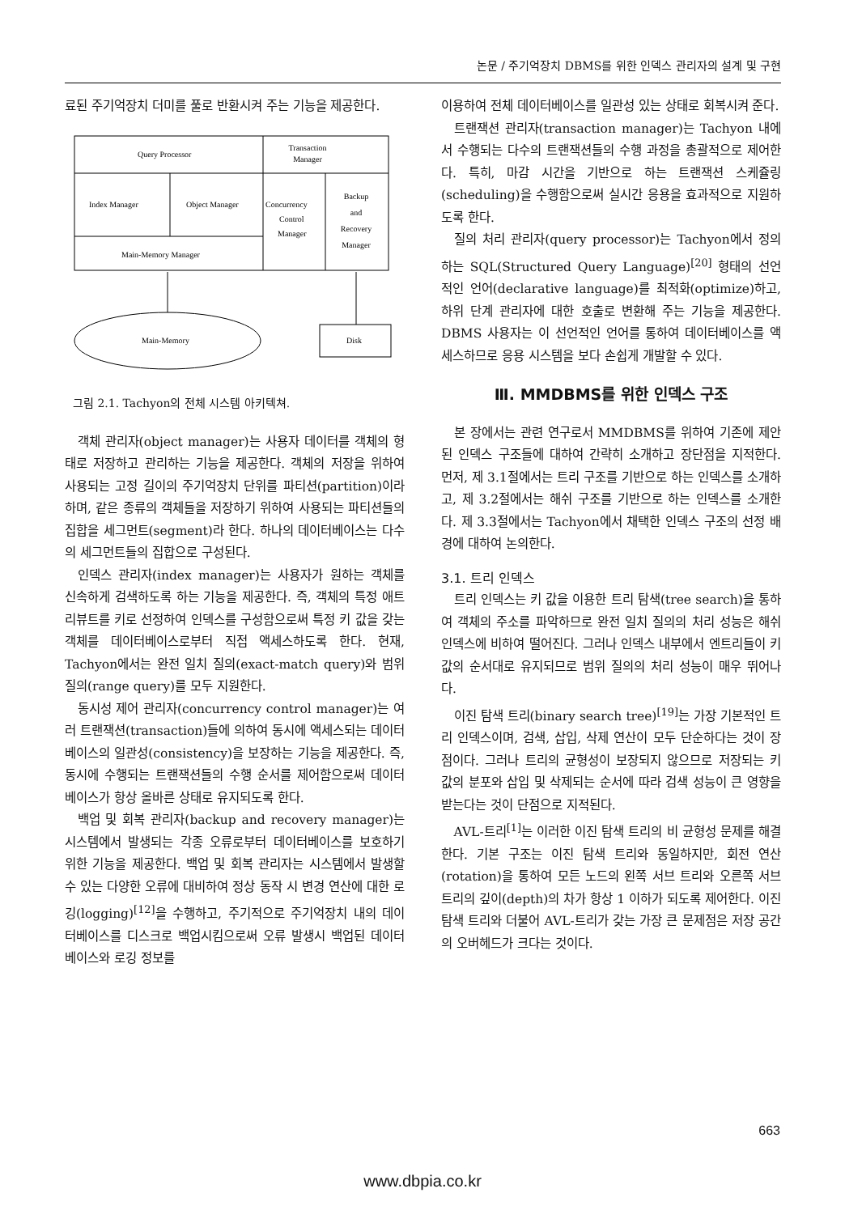논문 / 주기억장치 DBMS를 위한 인덱스 관리자의 설계 및 구현
료된 주기억장치 더미를 풀로 반환시켜 주는 기능을 제공한다.
Query Processor
Transaction
Manager
Index Manager
Object Manager
Concurrency
Control
Manager
Backup
and
Recovery
Manager
Main-Memory Manager
Main-Memory
Disk
그림 2.1. Tachyon의 전체 시스템 아키텍쳐.
객체 관리자(object manager)는 사용자 데이터를 객체의 형태로 저장하고 관리하는 기능을 제공한다. 객체의 저장을 위하여 사용되는 고정 길이의 주기억장치 단위를 파티션(partition)이라 하며, 같은 종류의 객체들을 저장하기 위하여 사용되는 파티션들의 집합을 세그먼트(segment)라 한다. 하나의 데이터베이스는 다수의 세그먼트들의 집합으로 구성된다.
인덱스 관리자(index manager)는 사용자가 원하는 객체를 신속하게 검색하도록 하는 기능을 제공한다. 즉, 객체의 특정 애트리뷰트를 키로 선정하여 인덱스를 구성함으로써 특정 키 값을 갖는 객체를 데이터베이스로부터 직접 액세스하도록 한다. 현재, Tachyon에서는 완전 일치 질의(exact-match query)와 범위 질의(range query)를 모두 지원한다.
동시성 제어 관리자(concurrency control manager)는 여러 트랜잭션(transaction)들에 의하여 동시에 액세스되는 데이터베이스의 일관성(consistency)을 보장하는 기능을 제공한다. 즉, 동시에 수행되는 트랜잭션들의 수행 순서를 제어함으로써 데이터베이스가 항상 올바른 상태로 유지되도록 한다.
백업 및 회복 관리자(backup and recovery manager)는 시스템에서 발생되는 각종 오류로부터 데이터베이스를 보호하기 위한 기능을 제공한다. 백업 및 회복 관리자는 시스템에서 발생할 수 있는 다양한 오류에 대비하여 정상 동작 시 변경 연산에 대한 로깅(logging)<sup>[12]</sup>을 수행하고, 주기적으로 주기억장치 내의 데이터베이스를 디스크로 백업시킴으로써 오류 발생시 백업된 데이터베이스와 로깅 정보를
이용하여 전체 데이터베이스를 일관성 있는 상태로 회복시켜 준다.
트랜잭션 관리자(transaction manager)는 Tachyon 내에서 수행되는 다수의 트랜잭션들의 수행 과정을 총괄적으로 제어한다. 특히, 마감 시간을 기반으로 하는 트랜잭션 스케쥴링(scheduling)을 수행함으로써 실시간 응용을 효과적으로 지원하도록 한다.
질의 처리 관리자(query processor)는 Tachyon에서 정의하는 SQL(Structured Query Language)<sup>[20]</sup> 형태의 선언적인 언어(declarative language)를 최적화(optimize)하고, 하위 단계 관리자에 대한 호출로 변환해 주는 기능을 제공한다. DBMS 사용자는 이 선언적인 언어를 통하여 데이터베이스를 액세스하므로 응용 시스템을 보다 손쉽게 개발할 수 있다.
Ⅲ. MMDBMS를 위한 인덱스 구조
본 장에서는 관련 연구로서 MMDBMS를 위하여 기존에 제안된 인덱스 구조들에 대하여 간략히 소개하고 장단점을 지적한다. 먼저, 제 3.1절에서는 트리 구조를 기반으로 하는 인덱스를 소개하고, 제 3.2절에서는 해쉬 구조를 기반으로 하는 인덱스를 소개한다. 제 3.3절에서는 Tachyon에서 채택한 인덱스 구조의 선정 배경에 대하여 논의한다.
3.1. 트리 인덱스
트리 인덱스는 키 값을 이용한 트리 탐색(tree search)을 통하여 객체의 주소를 파악하므로 완전 일치 질의의 처리 성능은 해쉬 인덱스에 비하여 떨어진다. 그러나 인덱스 내부에서 엔트리들이 키 값의 순서대로 유지되므로 범위 질의의 처리 성능이 매우 뛰어나다.
이진 탐색 트리(binary search tree)<sup>[19]</sup>는 가장 기본적인 트리 인덱스이며, 검색, 삽입, 삭제 연산이 모두 단순하다는 것이 장점이다. 그러나 트리의 균형성이 보장되지 않으므로 저장되는 키 값의 분포와 삽입 및 삭제되는 순서에 따라 검색 성능이 큰 영향을 받는다는 것이 단점으로 지적된다.
AVL-트리<sup>[1]</sup>는 이러한 이진 탐색 트리의 비 균형성 문제를 해결한다. 기본 구조는 이진 탐색 트리와 동일하지만, 회전 연산(rotation)을 통하여 모든 노드의 왼쪽 서브 트리와 오른쪽 서브 트리의 깊이(depth)의 차가 항상 1 이하가 되도록 제어한다. 이진 탐색 트리와 더불어 AVL-트리가 갖는 가장 큰 문제점은 저장 공간의 오버헤드가 크다는 것이다.
663
www.dbpia.co.kr